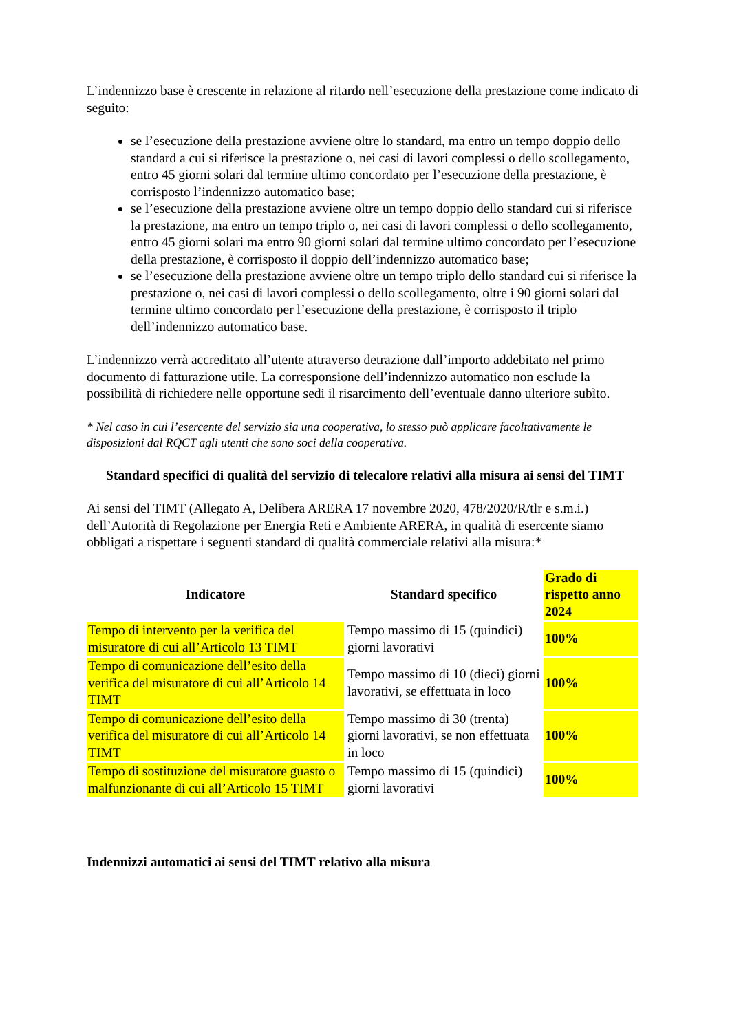L’indennizzo base è crescente in relazione al ritardo nell’esecuzione della prestazione come indicato di seguito:
se l’esecuzione della prestazione avviene oltre lo standard, ma entro un tempo doppio dello standard a cui si riferisce la prestazione o, nei casi di lavori complessi o dello scollegamento, entro 45 giorni solari dal termine ultimo concordato per l’esecuzione della prestazione, è corrisposto l’indennizzo automatico base;
se l’esecuzione della prestazione avviene oltre un tempo doppio dello standard cui si riferisce la prestazione, ma entro un tempo triplo o, nei casi di lavori complessi o dello scollegamento, entro 45 giorni solari ma entro 90 giorni solari dal termine ultimo concordato per l’esecuzione della prestazione, è corrisposto il doppio dell’indennizzo automatico base;
se l’esecuzione della prestazione avviene oltre un tempo triplo dello standard cui si riferisce la prestazione o, nei casi di lavori complessi o dello scollegamento, oltre i 90 giorni solari dal termine ultimo concordato per l’esecuzione della prestazione, è corrisposto il triplo dell’indennizzo automatico base.
L’indennizzo verrà accreditato all’utente attraverso detrazione dall’importo addebitato nel primo documento di fatturazione utile. La corresponsione dell’indennizzo automatico non esclude la possibilità di richiedere nelle opportune sedi il risarcimento dell’eventuale danno ulteriore subìto.
* Nel caso in cui l’esercente del servizio sia una cooperativa, lo stesso può applicare facoltativamente le disposizioni dal RQCT agli utenti che sono soci della cooperativa.
Standard specifici di qualità del servizio di telecalore relativi alla misura ai sensi del TIMT
Ai sensi del TIMT (Allegato A, Delibera ARERA 17 novembre 2020, 478/2020/R/tlr e s.m.i.) dell’Autorità di Regolazione per Energia Reti e Ambiente ARERA, in qualità di esercente siamo obbligati a rispettare i seguenti standard di qualità commerciale relativi alla misura:*
| Indicatore | Standard specifico | Grado di rispetto anno 2024 |
| --- | --- | --- |
| Tempo di intervento per la verifica del misuratore di cui all’Articolo 13 TIMT | Tempo massimo di 15 (quindici) giorni lavorativi | 100% |
| Tempo di comunicazione dell’esito della verifica del misuratore di cui all’Articolo 14 TIMT | Tempo massimo di 10 (dieci) giorni lavorativi, se effettuata in loco | 100% |
| Tempo di comunicazione dell’esito della verifica del misuratore di cui all’Articolo 14 TIMT | Tempo massimo di 30 (trenta) giorni lavorativi, se non effettuata in loco | 100% |
| Tempo di sostituzione del misuratore guasto o malfunzionante di cui all’Articolo 15 TIMT | Tempo massimo di 15 (quindici) giorni lavorativi | 100% |
Indennizzi automatici ai sensi del TIMT relativo alla misura